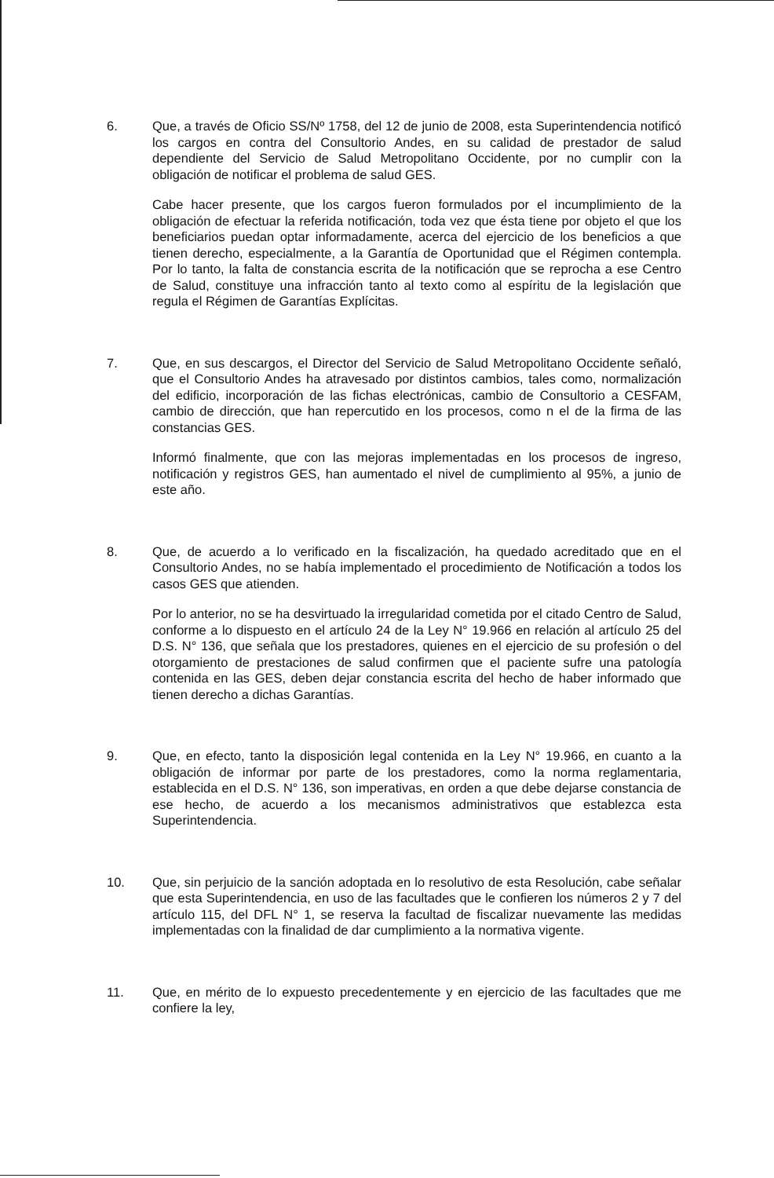6. Que, a través de Oficio SS/Nº 1758, del 12 de junio de 2008, esta Superintendencia notificó los cargos en contra del Consultorio Andes, en su calidad de prestador de salud dependiente del Servicio de Salud Metropolitano Occidente, por no cumplir con la obligación de notificar el problema de salud GES.
Cabe hacer presente, que los cargos fueron formulados por el incumplimiento de la obligación de efectuar la referida notificación, toda vez que ésta tiene por objeto el que los beneficiarios puedan optar informadamente, acerca del ejercicio de los beneficios a que tienen derecho, especialmente, a la Garantía de Oportunidad que el Régimen contempla. Por lo tanto, la falta de constancia escrita de la notificación que se reprocha a ese Centro de Salud, constituye una infracción tanto al texto como al espíritu de la legislación que regula el Régimen de Garantías Explícitas.
7. Que, en sus descargos, el Director del Servicio de Salud Metropolitano Occidente señaló, que el Consultorio Andes ha atravesado por distintos cambios, tales como, normalización del edificio, incorporación de las fichas electrónicas, cambio de Consultorio a CESFAM, cambio de dirección, que han repercutido en los procesos, como n el de la firma de las constancias GES.
Informó finalmente, que con las mejoras implementadas en los procesos de ingreso, notificación y registros GES, han aumentado el nivel de cumplimiento al 95%, a junio de este año.
8. Que, de acuerdo a lo verificado en la fiscalización, ha quedado acreditado que en el Consultorio Andes, no se había implementado el procedimiento de Notificación a todos los casos GES que atienden.
Por lo anterior, no se ha desvirtuado la irregularidad cometida por el citado Centro de Salud, conforme a lo dispuesto en el artículo 24 de la Ley N° 19.966 en relación al artículo 25 del D.S. N° 136, que señala que los prestadores, quienes en el ejercicio de su profesión o del otorgamiento de prestaciones de salud confirmen que el paciente sufre una patología contenida en las GES, deben dejar constancia escrita del hecho de haber informado que tienen derecho a dichas Garantías.
9. Que, en efecto, tanto la disposición legal contenida en la Ley N° 19.966, en cuanto a la obligación de informar por parte de los prestadores, como la norma reglamentaria, establecida en el D.S. N° 136, son imperativas, en orden a que debe dejarse constancia de ese hecho, de acuerdo a los mecanismos administrativos que establezca esta Superintendencia.
10. Que, sin perjuicio de la sanción adoptada en lo resolutivo de esta Resolución, cabe señalar que esta Superintendencia, en uso de las facultades que le confieren los números 2 y 7 del artículo 115, del DFL N° 1, se reserva la facultad de fiscalizar nuevamente las medidas implementadas con la finalidad de dar cumplimiento a la normativa vigente.
11. Que, en mérito de lo expuesto precedentemente y en ejercicio de las facultades que me confiere la ley,